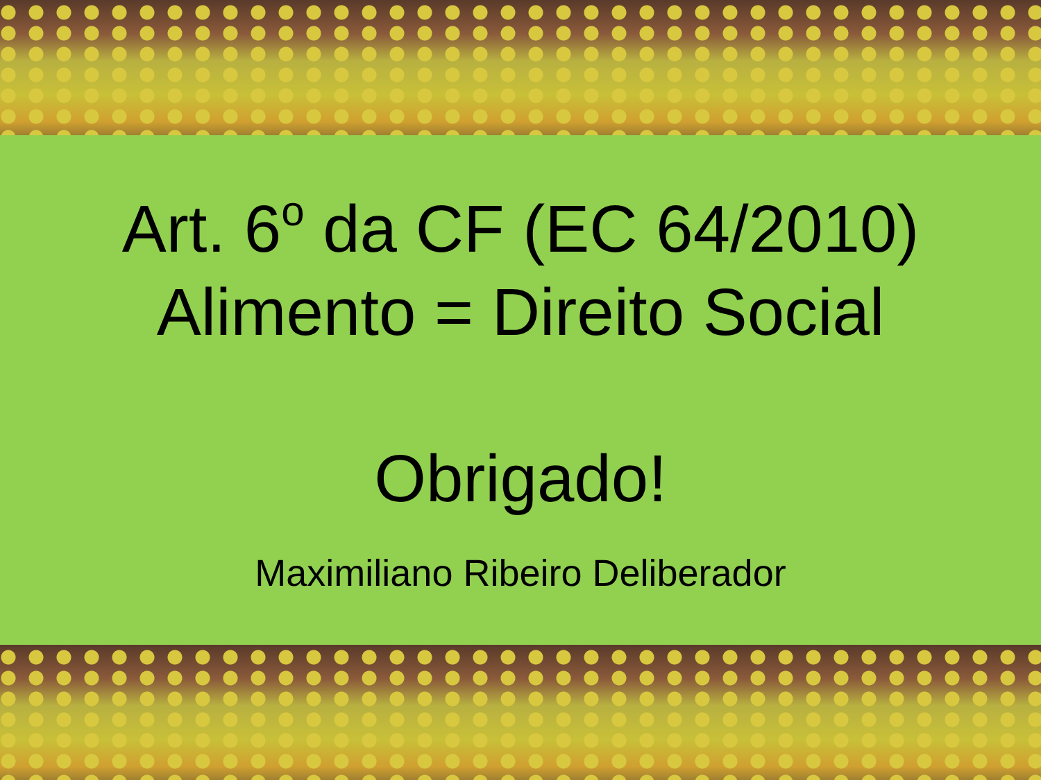Art. 6<sup>o</sup> da CF (EC 64/2010)
Alimento = Direito Social
Obrigado!
Maximiliano Ribeiro Deliberador